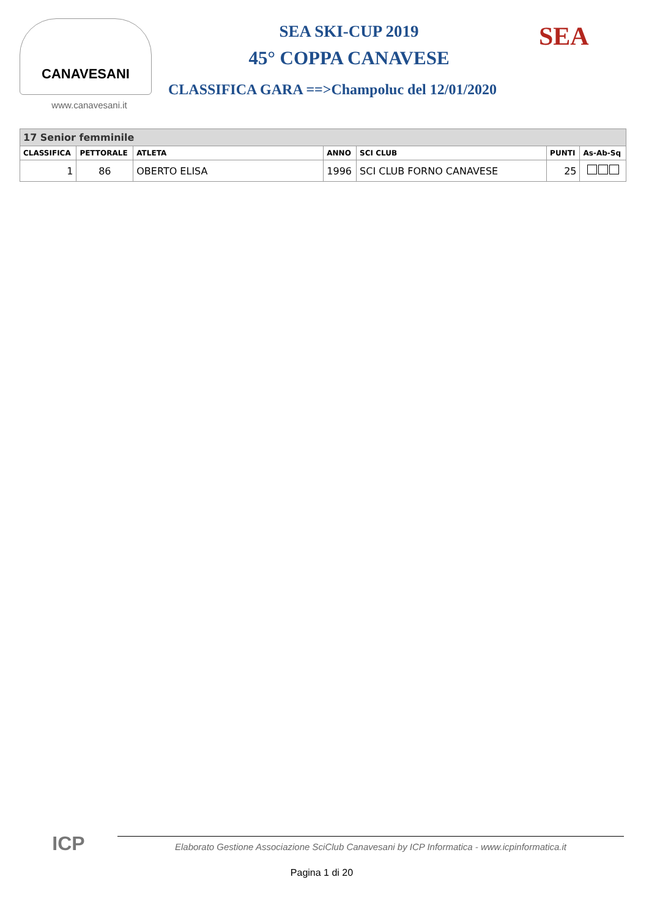CANAVESANI
www.canavesani.it
SEA SKI-CUP 2019
45° COPPA CANAVESE
CLASSIFICA GARA ==>Champoluc del 12/01/2020
SEA
| 17 Senior femminile | | | | | | |
| --- | --- | --- | --- | --- | --- | --- |
| CLASSIFICA | PETTORALE | ATLETA | ANNO | SCI CLUB | PUNTI | As-Ab-Sq |
| 1 | 86 | OBERTO ELISA | 1996 | SCI CLUB FORNO CANAVESE | 25 | |
ICP
Elaborato Gestione Associazione SciClub Canavesani by ICP Informatica - www.icpinformatica.it
Pagina 1 di 20